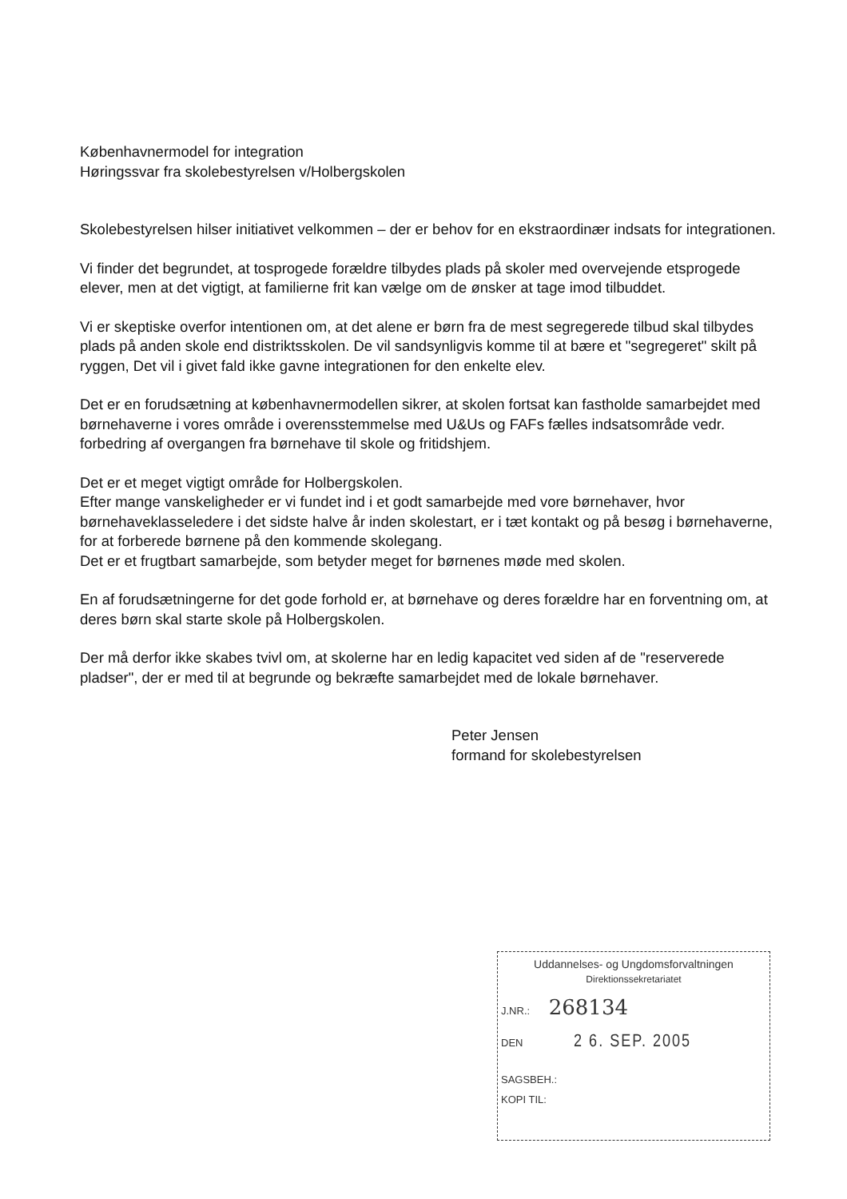Københavnermodel for integration
Høringssvar fra skolebestyrelsen v/Holbergskolen
Skolebestyrelsen hilser initiativet velkommen – der er behov for en ekstraordinær indsats for integrationen.
Vi finder det begrundet, at tosprogede forældre tilbydes plads på skoler med overvejende etsprogede elever, men at det vigtigt, at familierne frit kan vælge om de ønsker at tage imod tilbuddet.
Vi er skeptiske overfor intentionen om, at det alene er børn fra de mest segregerede tilbud skal tilbydes plads på anden skole end distriktsskolen. De vil sandsynligvis komme til at bære et "segregeret" skilt på ryggen, Det vil i givet fald ikke gavne integrationen for den enkelte elev.
Det er en forudsætning at københavnermodellen sikrer, at skolen fortsat kan fastholde samarbejdet med børnehaverne i vores område i overensstemmelse med U&Us og FAFs fælles indsatsområde vedr. forbedring af overgangen fra børnehave til skole og fritidshjem.
Det er et meget vigtigt område for Holbergskolen.
Efter mange vanskeligheder er vi fundet ind i et godt samarbejde med vore børnehaver, hvor børnehaveklasseledere i det sidste halve år inden skolestart, er i tæt kontakt og på besøg i børnehaverne, for at forberede børnene på den kommende skolegang.
Det er et frugtbart samarbejde, som betyder meget for børnenes møde med skolen.
En af forudsætningerne for det gode forhold er, at børnehave og deres forældre har en forventning om, at deres børn skal starte skole på Holbergskolen.
Der må derfor ikke skabes tvivl om, at skolerne har en ledig kapacitet ved siden af de "reserverede pladser", der er med til at begrunde og bekræfte samarbejdet med de lokale børnehaver.
Peter Jensen
formand for skolebestyrelsen
Uddannelses- og Ungdomsforvaltningen
Direktionssekretariatet
J.NR.: 268134
DEN 2 6. SEP. 2005
SAGSBEH.:
KOPI TIL: